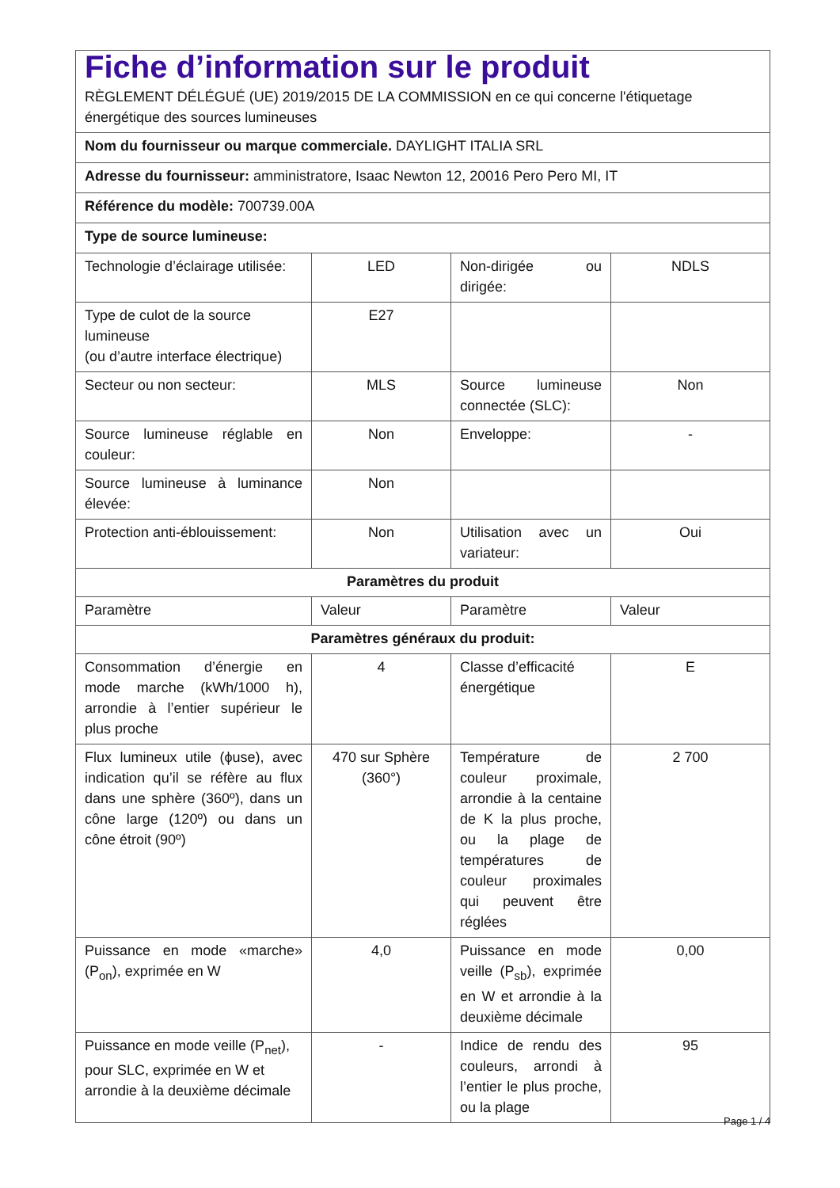| Fiche d’information sur le produit RÈGLEMENT DÉLÉGUÉ (UE) 2019/2015 DE LA COMMISSION en ce qui concerne l'étiquetage énergétique des sources lumineuses | | | |
| Nom du fournisseur ou marque commerciale. DAYLIGHT ITALIA SRL | | | |
| Adresse du fournisseur: amministratore, Isaac Newton 12, 20016 Pero Pero MI, IT | | | |
| Référence du modèle: 700739.00A | | | |
| Type de source lumineuse: | | | |
| Technologie d’éclairage utilisée: | LED | Non-dirigée ou dirigée: | NDLS |
| Type de culot de la source lumineuse (ou d’autre interface électrique) | E27 | | |
| Secteur ou non secteur: | MLS | Source lumineuse connectée (SLC): | Non |
| Source lumineuse réglable en couleur: | Non | Enveloppe: | - |
| Source lumineuse à luminance élevée: | Non | | |
| Protection anti-éblouissement: | Non | Utilisation avec un variateur: | Oui |
| Paramètres du produit | | | |
| Paramètre | Valeur | Paramètre | Valeur |
| Paramètres généraux du produit: | | | |
| Consommation d’énergie en mode marche (kWh/1000 h), arrondie à l’entier supérieur le plus proche | 4 | Classe d’efficacité énergétique | E |
| Flux lumineux utile (ϕuse), avec indication qu’il se réfère au flux dans une sphère (360º), dans un cône large (120º) ou dans un cône étroit (90º) | 470 sur Sphère (360°) | Température de couleur proximale, arrondie à la centaine de K la plus proche, ou la plage de températures de couleur proximales qui peuvent être réglées | 2 700 |
| Puissance en mode «marche» (P<sub>on</sub>), exprimée en W | 4,0 | Puissance en mode veille (P<sub>sb</sub>), exprimée en W et arrondie à la deuxième décimale | 0,00 |
| Puissance en mode veille (P<sub>net</sub>), pour SLC, exprimée en W et arrondie à la deuxième décimale | - | Indice de rendu des couleurs, arrondi à l’entier le plus proche, ou la plage | 95 |
Page 1 / 4